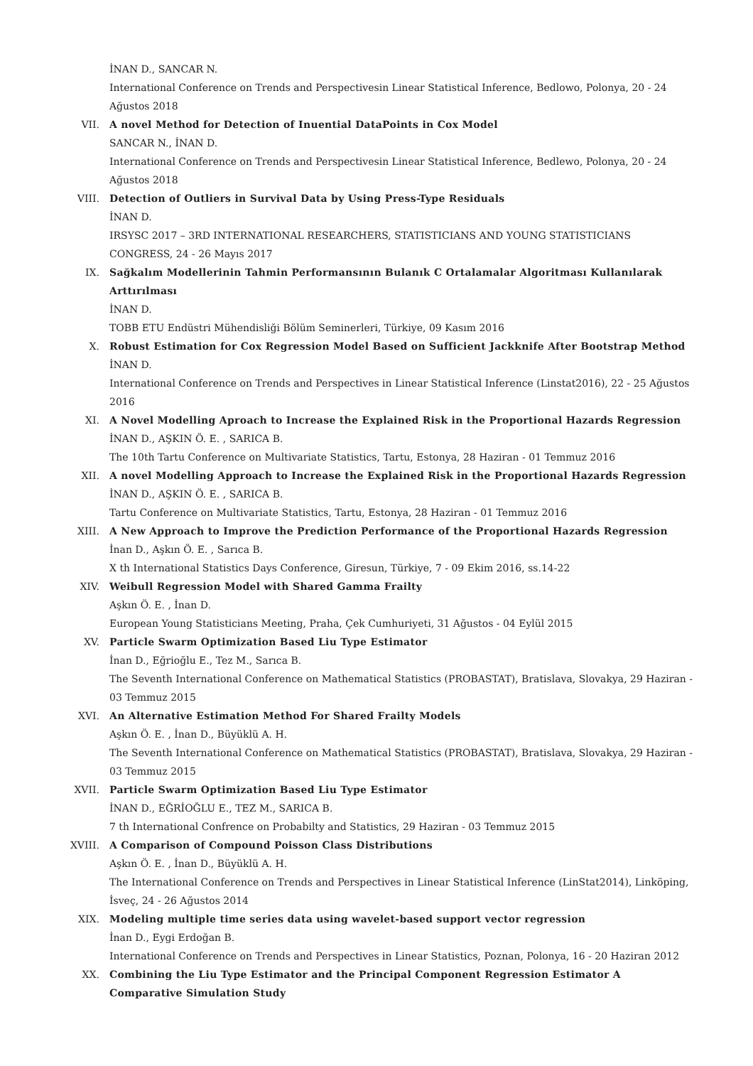İNAN D., SANCAR N.
International Conference on Trends and Perspectivesin Linear Statistical Inference, Bedlowo, Polonya, 20 - 24 Ağustos 2018
VII. A novel Method for Detection of Inuential DataPoints in Cox Model
SANCAR N., İNAN D.
International Conference on Trends and Perspectivesin Linear Statistical Inference, Bedlewo, Polonya, 20 - 24 Ağustos 2018
VIII. Detection of Outliers in Survival Data by Using Press-Type Residuals
İNAN D.
IRSYSC 2017 – 3RD INTERNATIONAL RESEARCHERS, STATISTICIANS AND YOUNG STATISTICIANS CONGRESS, 24 - 26 Mayıs 2017
IX. Sağkalım Modellerinin Tahmin Performansının Bulanık C Ortalamalar Algoritması Kullanılarak Arttırılması
İNAN D.
TOBB ETU Endüstri Mühendisliği Bölüm Seminerleri, Türkiye, 09 Kasım 2016
X. Robust Estimation for Cox Regression Model Based on Sufficient Jackknife After Bootstrap Method
İNAN D.
International Conference on Trends and Perspectives in Linear Statistical Inference (Linstat2016), 22 - 25 Ağustos 2016
XI. A Novel Modelling Aproach to Increase the Explained Risk in the Proportional Hazards Regression
İNAN D., AŞKIN Ö. E. , SARICA B.
The 10th Tartu Conference on Multivariate Statistics, Tartu, Estonya, 28 Haziran - 01 Temmuz 2016
XII. A novel Modelling Approach to Increase the Explained Risk in the Proportional Hazards Regression
İNAN D., AŞKIN Ö. E. , SARICA B.
Tartu Conference on Multivariate Statistics, Tartu, Estonya, 28 Haziran - 01 Temmuz 2016
XIII. A New Approach to Improve the Prediction Performance of the Proportional Hazards Regression
İnan D., Aşkın Ö. E. , Sarıca B.
X th International Statistics Days Conference, Giresun, Türkiye, 7 - 09 Ekim 2016, ss.14-22
XIV. Weibull Regression Model with Shared Gamma Frailty
Aşkın Ö. E. , İnan D.
European Young Statisticians Meeting, Praha, Çek Cumhuriyeti, 31 Ağustos - 04 Eylül 2015
XV. Particle Swarm Optimization Based Liu Type Estimator
İnan D., Eğrioğlu E., Tez M., Sarıca B.
The Seventh International Conference on Mathematical Statistics (PROBASTAT), Bratislava, Slovakya, 29 Haziran - 03 Temmuz 2015
XVI. An Alternative Estimation Method For Shared Frailty Models
Aşkın Ö. E. , İnan D., Büyüklü A. H.
The Seventh International Conference on Mathematical Statistics (PROBASTAT), Bratislava, Slovakya, 29 Haziran - 03 Temmuz 2015
XVII. Particle Swarm Optimization Based Liu Type Estimator
İNAN D., EĞRİOĞLU E., TEZ M., SARICA B.
7 th International Confrence on Probabilty and Statistics, 29 Haziran - 03 Temmuz 2015
XVIII. A Comparison of Compound Poisson Class Distributions
Aşkın Ö. E. , İnan D., Büyüklü A. H.
The International Conference on Trends and Perspectives in Linear Statistical Inference (LinStat2014), Linköping, İsveç, 24 - 26 Ağustos 2014
XIX. Modeling multiple time series data using wavelet-based support vector regression
İnan D., Eygi Erdoğan B.
International Conference on Trends and Perspectives in Linear Statistics, Poznan, Polonya, 16 - 20 Haziran 2012
XX. Combining the Liu Type Estimator and the Principal Component Regression Estimator A Comparative Simulation Study